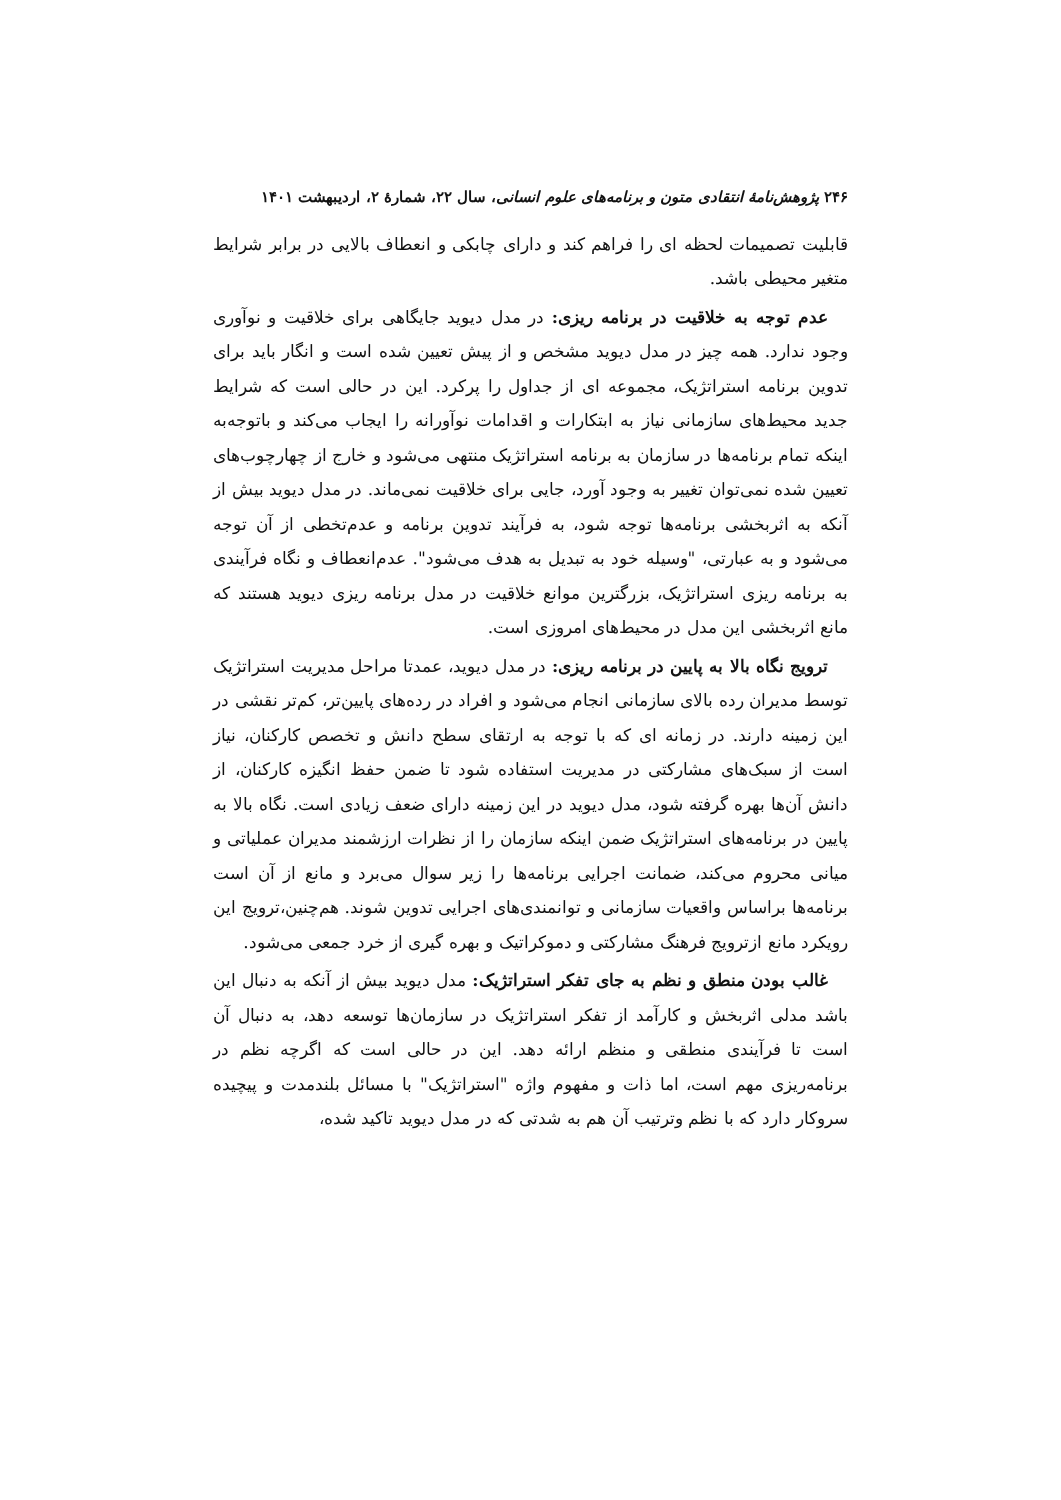۲۴۶ پژوهش‌نامهٔ انتقادی متون و برنامه‌های علوم انسانی، سال ۲۲، شمارهٔ ۲، اردیبهشت ۱۴۰۱
قابلیت تصمیمات لحظه ای را فراهم کند و دارای چابکی و انعطاف بالایی در برابر شرایط متغیر محیطی باشد.
عدم توجه به خلاقیت در برنامه ریزی: در مدل دیوید جایگاهی برای خلاقیت و نوآوری وجود ندارد. همه چیز در مدل دیوید مشخص و از پیش تعیین شده است و انگار باید برای تدوین برنامه استراتژیک، مجموعه ای از جداول را پرکرد. این در حالی است که شرایط جدید محیط‌های سازمانی نیاز به ابتکارات و اقدامات نوآورانه را ایجاب می‌کند و باتوجه‌به اینکه تمام برنامه‌ها در سازمان به برنامه استراتژیک منتهی می‌شود و خارج از چهارچوب‌های تعیین شده نمی‌توان تغییر به وجود آورد، جایی برای خلاقیت نمی‌ماند. در مدل دیوید بیش از آنکه به اثربخشی برنامه‌ها توجه شود، به فرآیند تدوین برنامه و عدم‌تخطی از آن توجه می‌شود و به عبارتی، "وسیله خود به تبدیل به هدف می‌شود". عدم‌انعطاف و نگاه فرآیندی به برنامه ریزی استراتژیک، بزرگترین موانع خلاقیت در مدل برنامه ریزی دیوید هستند که مانع اثربخشی این مدل در محیط‌های امروزی است.
ترویج نگاه بالا به پایین در برنامه ریزی: در مدل دیوید، عمدتا مراحل مدیریت استراتژیک توسط مدیران رده بالای سازمانی انجام می‌شود و افراد در رده‌های پایین‌تر، کم‌تر نقشی در این زمینه دارند. در زمانه ای که با توجه به ارتقای سطح دانش و تخصص کارکنان، نیاز است از سبک‌های مشارکتی در مدیریت استفاده شود تا ضمن حفظ انگیزه کارکنان، از دانش آن‌ها بهره گرفته شود، مدل دیوید در این زمینه دارای ضعف زیادی است. نگاه بالا به پایین در برنامه‌های استراتژیک ضمن اینکه سازمان را از نظرات ارزشمند مدیران عملیاتی و میانی محروم می‌کند، ضمانت اجرایی برنامه‌ها را زیر سوال می‌برد و مانع از آن است برنامه‌ها براساس واقعیات سازمانی و توانمندی‌های اجرایی تدوین شوند. هم‌چنین،ترویج این رویکرد مانع ازترویج فرهنگ مشارکتی و دموکراتیک و بهره گیری از خرد جمعی می‌شود.
غالب بودن منطق و نظم به جای تفکر استراتژیک: مدل دیوید بیش از آنکه به دنبال این باشد مدلی اثربخش و کارآمد از تفکر استراتژیک در سازمان‌ها توسعه دهد، به دنبال آن است تا فرآیندی منطقی و منظم ارائه دهد. این در حالی است که اگرچه نظم در برنامه‌ریزی مهم است، اما ذات و مفهوم واژه "استراتژیک" با مسائل بلندمدت و پیچیده سروکار دارد که با نظم وترتیب آن هم به شدتی که در مدل دیوید تاکید شده،